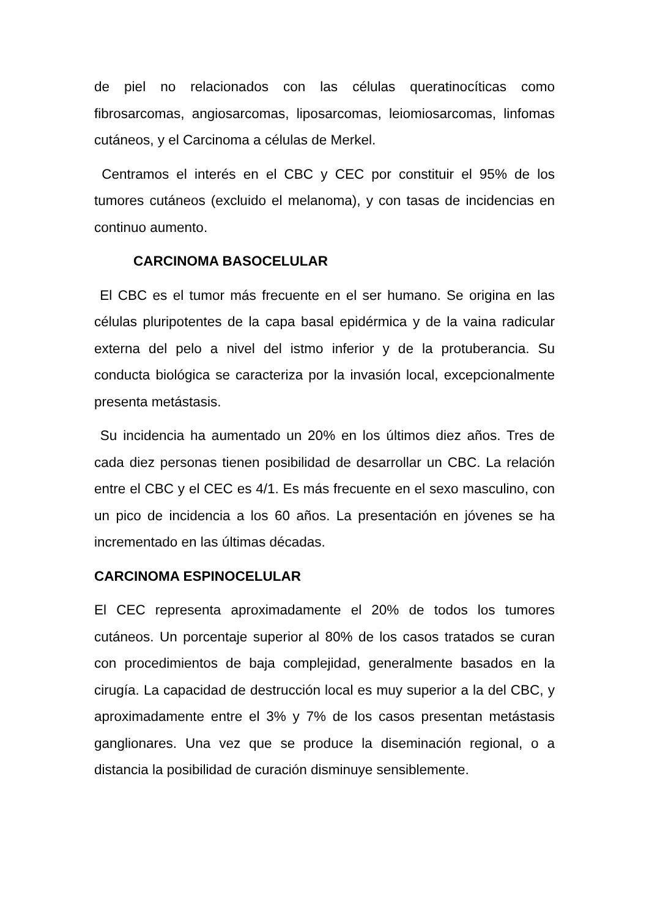de piel no relacionados con las células queratinocíticas como fibrosarcomas, angiosarcomas, liposarcomas, leiomiosarcomas, linfomas cutáneos, y el Carcinoma a células de Merkel.
Centramos el interés en el CBC y CEC por constituir el 95% de los tumores cutáneos (excluido el melanoma), y con tasas de incidencias en continuo aumento.
CARCINOMA BASOCELULAR
El CBC es el tumor más frecuente en el ser humano. Se origina en las células pluripotentes de la capa basal epidérmica y de la vaina radicular externa del pelo a nivel del istmo inferior y de la protuberancia. Su conducta biológica se caracteriza por la invasión local, excepcionalmente presenta metástasis.
Su incidencia ha aumentado un 20% en los últimos diez años. Tres de cada diez personas tienen posibilidad de desarrollar un CBC. La relación entre el CBC y el CEC es 4/1. Es más frecuente en el sexo masculino, con un pico de incidencia a los 60 años. La presentación en jóvenes se ha incrementado en las últimas décadas.
CARCINOMA ESPINOCELULAR
El CEC representa aproximadamente el 20% de todos los tumores cutáneos. Un porcentaje superior al 80% de los casos tratados se curan con procedimientos de baja complejidad, generalmente basados en la cirugía. La capacidad de destrucción local es muy superior a la del CBC, y aproximadamente entre el 3% y 7% de los casos presentan metástasis ganglionares. Una vez que se produce la diseminación regional, o a distancia la posibilidad de curación disminuye sensiblemente.